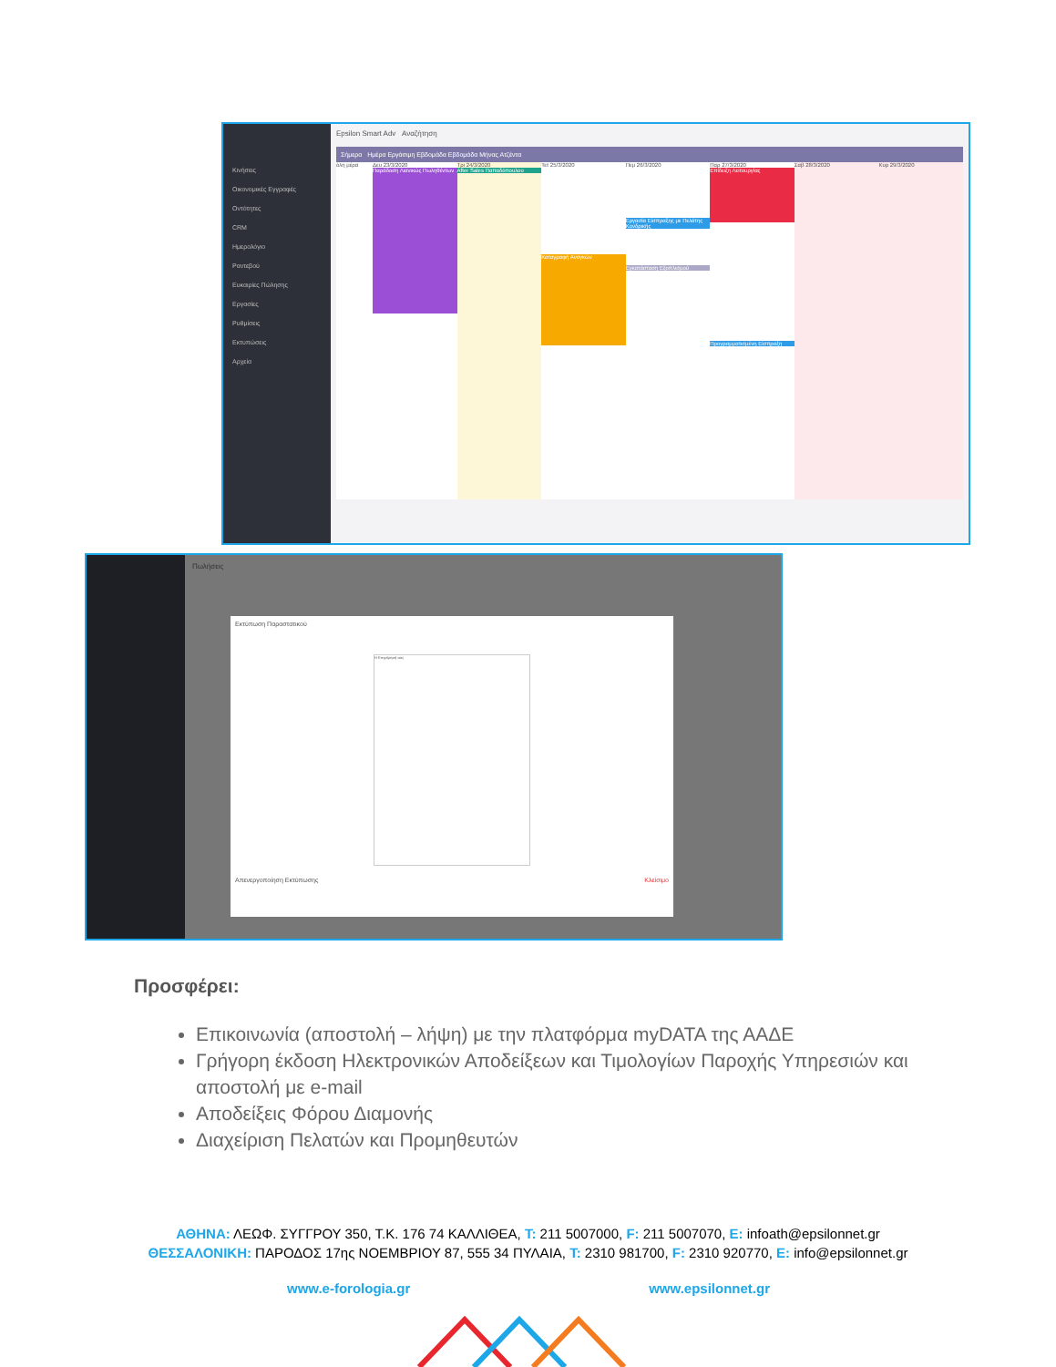Κινήσεις
Οικονομικές Εγγραφές
Οντότητες
CRM
Ημερολόγιο
Ραντεβού
Ευκαιρίες Πώλησης
Εργασίες
Ρυθμίσεις
Εκτυπώσεις
Αρχεία
Epsilon Smart Adv Αναζήτηση
Σήμερα Ημέρα Εργάσιμη Εβδομάδα Εβδομάδα Μήνας Ατζέντα
όλη μέρα
Δευ 23/3/2020
Παράδοση Λιανικώς Πωληθέντων
Τρι 24/3/2020
After Sales Παπαδόπουλου
Τετ 25/3/2020
Καταγραφή Αναγκών
Πεμ 26/3/2020
Εργασία Είσπραξης με Πελάτης Κονδρικής
Εγκατάσταση Εξοπλισμού
Παρ 27/3/2020
Επίδειξη Λειτουργίας
Προγραμματισμένη Είσπραξη
Σαβ 28/3/2020
Κυρ 29/3/2020
Πωλήσεις
Εκτύπωση Παραστατικού
Η Επιχείρησή σας
Απενεργοποίηση Εκτύπωσης Κλείσιμο
Προσφέρει:
Επικοινωνία (αποστολή – λήψη) με την πλατφόρμα myDATA της ΑΑΔΕ
Γρήγορη έκδοση Ηλεκτρονικών Αποδείξεων και Τιμολογίων Παροχής Υπηρεσιών και αποστολή με e-mail
Αποδείξεις Φόρου Διαμονής
Διαχείριση Πελατών και Προμηθευτών
ΑΘΗΝΑ: ΛΕΩΦ. ΣΥΓΓΡΟΥ 350, Τ.Κ. 176 74 ΚΑΛΛΙΘΕΑ, T: 211 5007000, F: 211 5007070, E: infoath@epsilonnet.gr
ΘΕΣΣΑΛΟΝΙΚΗ: ΠΑΡΟΔΟΣ 17ης ΝΟΕΜΒΡΙΟΥ 87, 555 34 ΠΥΛΑΙΑ, T: 2310 981700, F: 2310 920770, E: info@epsilonnet.gr
www.e-forologia.gr www.epsilonnet.gr